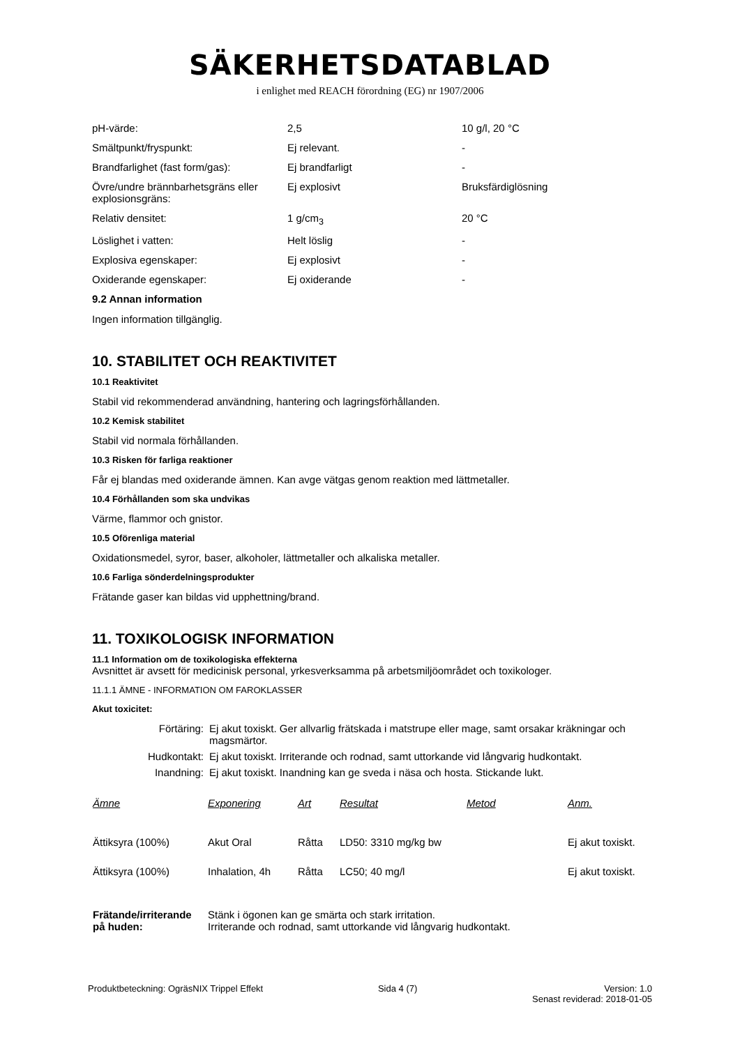SÄKERHETSDATABLAD
i enlighet med REACH förordning (EG) nr 1907/2006
| pH-värde: | 2,5 | 10 g/l, 20 °C |
| Smältpunkt/fryspunkt: | Ej relevant. | - |
| Brandfarlighet (fast form/gas): | Ej brandfarligt | - |
| Övre/undre brännbarhetsgräns eller explosionsgräns: | Ej explosivt | Bruksfärdiglösning |
| Relativ densitet: | 1 g/cm<sub>3</sub> | 20 °C |
| Löslighet i vatten: | Helt löslig | - |
| Explosiva egenskaper: | Ej explosivt | - |
| Oxiderande egenskaper: | Ej oxiderande | - |
9.2 Annan information
Ingen information tillgänglig.
10. STABILITET OCH REAKTIVITET
10.1 Reaktivitet
Stabil vid rekommenderad användning, hantering och lagringsförhållanden.
10.2 Kemisk stabilitet
Stabil vid normala förhållanden.
10.3 Risken för farliga reaktioner
Får ej blandas med oxiderande ämnen. Kan avge vätgas genom reaktion med lättmetaller.
10.4 Förhållanden som ska undvikas
Värme, flammor och gnistor.
10.5 Oförenliga material
Oxidationsmedel, syror, baser, alkoholer, lättmetaller och alkaliska metaller.
10.6 Farliga sönderdelningsprodukter
Frätande gaser kan bildas vid upphettning/brand.
11. TOXIKOLOGISK INFORMATION
11.1 Information om de toxikologiska effekterna
Avsnittet är avsett för medicinisk personal, yrkesverksamma på arbetsmiljöområdet och toxikologer.
11.1.1 ÄMNE - INFORMATION OM FAROKLASSER
Akut toxicitet:
| Förtäring: | Ej akut toxiskt. Ger allvarlig frätskada i matstrupe eller mage, samt orsakar kräkningar och magsmärtor. |
| Hudkontakt: | Ej akut toxiskt. Irriterande och rodnad, samt uttorkande vid långvarig hudkontakt. |
| Inandning: | Ej akut toxiskt. Inandning kan ge sveda i näsa och hosta. Stickande lukt. |
| Ämne | Exponering | Art | Resultat | Metod | Anm. |
| --- | --- | --- | --- | --- | --- |
| Ättiksyra (100%) | Akut Oral | Råtta | LD50: 3310 mg/kg bw | | Ej akut toxiskt. |
| Ättiksyra (100%) | Inhalation, 4h | Råtta | LC50; 40 mg/l | | Ej akut toxiskt. |
| Frätande/irriterande på huden: | Stänk i ögonen kan ge smärta och stark irritation. Irriterande och rodnad, samt uttorkande vid långvarig hudkontakt. |
Produktbeteckning: OgräsNIX Trippel Effekt
Sida 4 (7) Version: 1.0
Senast reviderad: 2018-01-05